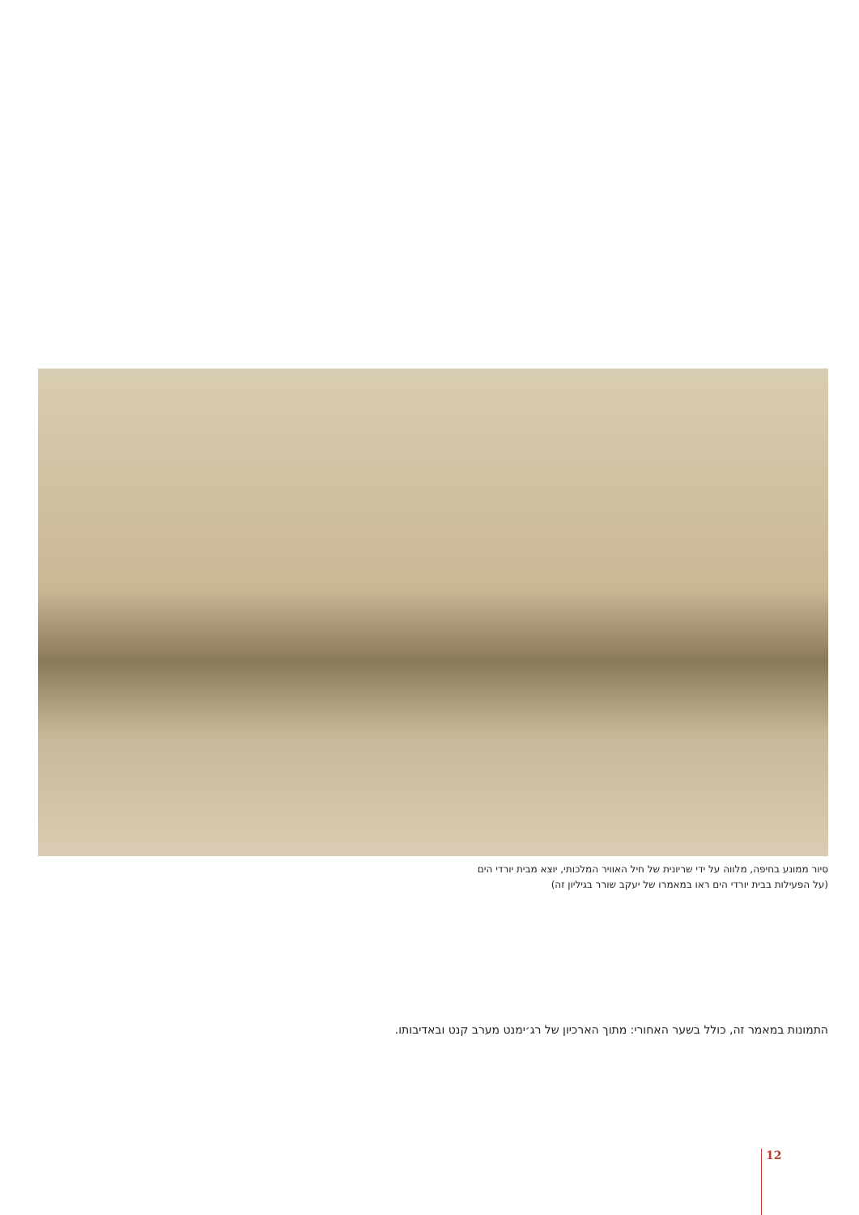סיור ממונע בחיפה, מלווה על ידי שריונית של חיל האוויר המלכותי, יוצא מבית יורדי הים
(על הפעילות בבית יורדי הים ראו במאמרו של יעקב שורר בגיליון זה)
התמונות במאמר זה, כולל בשער האחורי: מתוך הארכיון של רג׳ימנט מערב קנט ובאדיבותו.
12